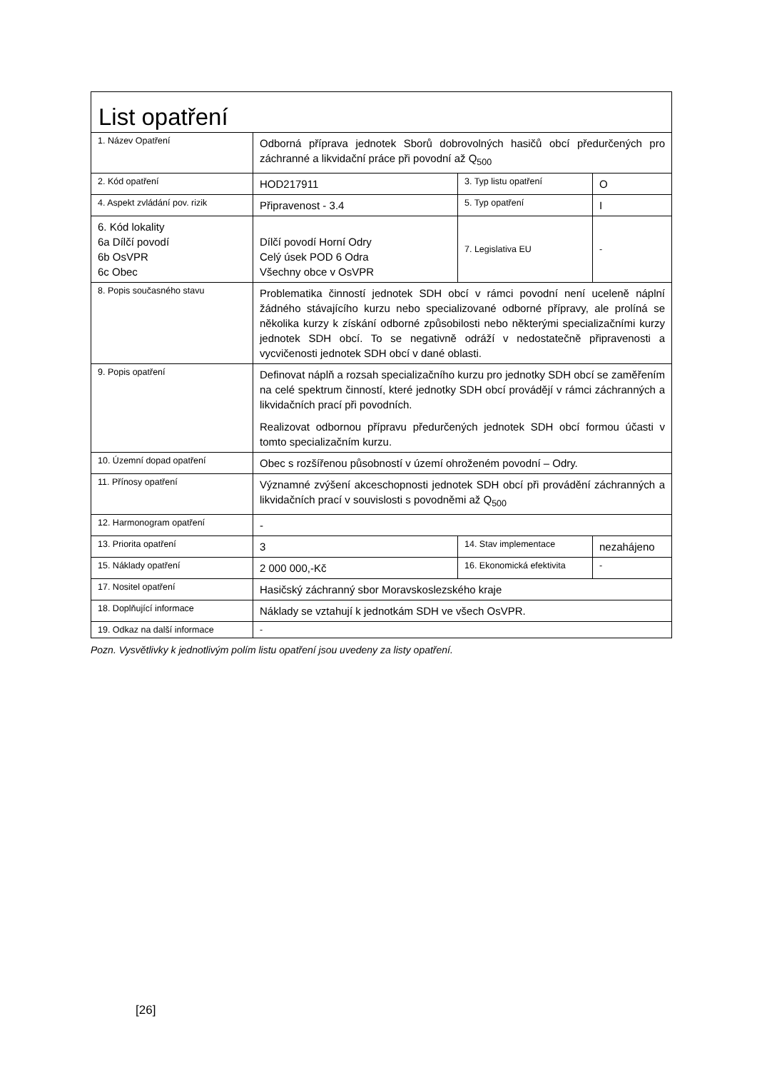| List opatření | | | |
| 1. Název Opatření | Odborná příprava jednotek Sborů dobrovolných hasičů obcí předurčených pro záchranné a likvidační práce při povodní až Q<sub>500</sub> | | |
| 2. Kód opatření | HOD217911 | 3. Typ listu opatření | O |
| 4. Aspekt zvládání pov. rizik | Připravenost - 3.4 | 5. Typ opatření | I |
| 6. Kód lokality 6a Dílčí povodí 6b OsVPR 6c Obec | Dílčí povodí Horní Odry Celý úsek POD 6 Odra Všechny obce v OsVPR | 7. Legislativa EU | - |
| 8. Popis současného stavu | Problematika činností jednotek SDH obcí v rámci povodní není uceleně náplní žádného stávajícího kurzu nebo specializované odborné přípravy, ale prolíná se několika kurzy k získání odborné způsobilosti nebo některými specializačními kurzy jednotek SDH obcí. To se negativně odráží v nedostatečně připravenosti a vycvičenosti jednotek SDH obcí v dané oblasti. | | |
| 9. Popis opatření | Definovat náplň a rozsah specializačního kurzu pro jednotky SDH obcí se zaměřením na celé spektrum činností, které jednotky SDH obcí provádějí v rámci záchranných a likvidačních prací při povodních. Realizovat odbornou přípravu předurčených jednotek SDH obcí formou účasti v tomto specializačním kurzu. | | |
| 10. Územní dopad opatření | Obec s rozšířenou působností v území ohroženém povodní – Odry. | | |
| 11. Přínosy opatření | Významné zvýšení akceschopnosti jednotek SDH obcí při provádění záchranných a likvidačních prací v souvislosti s povodněmi až Q<sub>500</sub> | | |
| 12. Harmonogram opatření | - | | |
| 13. Priorita opatření | 3 | 14. Stav implementace | nezahájeno |
| 15. Náklady opatření | 2 000 000,-Kč | 16. Ekonomická efektivita | - |
| 17. Nositel opatření | Hasičský záchranný sbor Moravskoslezského kraje | | |
| 18. Doplňující informace | Náklady se vztahují k jednotkám SDH ve všech OsVPR. | | |
| 19. Odkaz na další informace | - | | |
Pozn. Vysvětlivky k jednotlivým polím listu opatření jsou uvedeny za listy opatření.
[26]